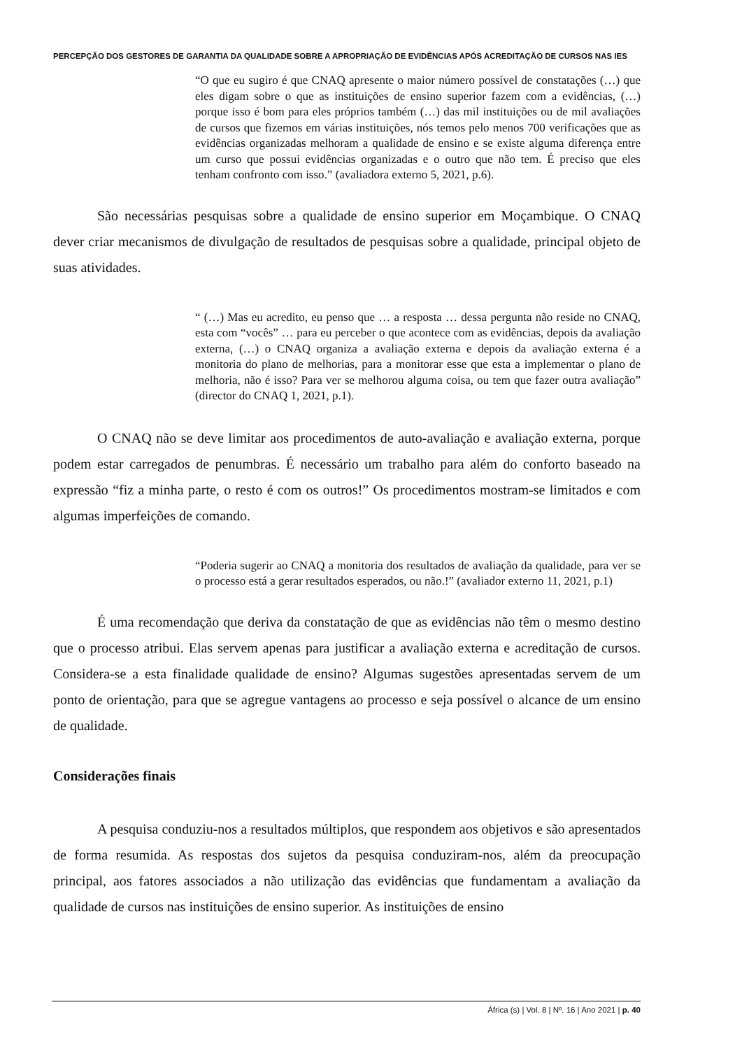PERCEPÇÃO DOS GESTORES DE GARANTIA DA QUALIDADE SOBRE A APROPRIAÇÃO DE EVIDÊNCIAS APÓS ACREDITAÇÃO DE CURSOS NAS IES
“O que eu sugiro é que CNAQ apresente o maior número possível de constatações (…) que eles digam sobre o que as instituições de ensino superior fazem com a evidências, (…) porque isso é bom para eles próprios também (…) das mil instituições ou de mil avaliações de cursos que fizemos em várias instituições, nós temos pelo menos 700 verificações que as evidências organizadas melhoram a qualidade de ensino e se existe alguma diferença entre um curso que possui evidências organizadas e o outro que não tem. É preciso que eles tenham confronto com isso.” (avaliadora externo 5, 2021, p.6).
São necessárias pesquisas sobre a qualidade de ensino superior em Moçambique. O CNAQ dever criar mecanismos de divulgação de resultados de pesquisas sobre a qualidade, principal objeto de suas atividades.
“ (…) Mas eu acredito, eu penso que … a resposta … dessa pergunta não reside no CNAQ, esta com “vocês” … para eu perceber o que acontece com as evidências, depois da avaliação externa, (…) o CNAQ organiza a avaliação externa e depois da avaliação externa é a monitoria do plano de melhorias, para a monitorar esse que esta a implementar o plano de melhoria, não é isso? Para ver se melhorou alguma coisa, ou tem que fazer outra avaliação” (director do CNAQ 1, 2021, p.1).
O CNAQ não se deve limitar aos procedimentos de auto-avaliação e avaliação externa, porque podem estar carregados de penumbras. É necessário um trabalho para além do conforto baseado na expressão “fiz a minha parte, o resto é com os outros!” Os procedimentos mostram-se limitados e com algumas imperfeições de comando.
“Poderia sugerir ao CNAQ a monitoria dos resultados de avaliação da qualidade, para ver se o processo está a gerar resultados esperados, ou não.!” (avaliador externo 11, 2021, p.1)
É uma recomendação que deriva da constatação de que as evidências não têm o mesmo destino que o processo atribui. Elas servem apenas para justificar a avaliação externa e acreditação de cursos. Considera-se a esta finalidade qualidade de ensino? Algumas sugestões apresentadas servem de um ponto de orientação, para que se agregue vantagens ao processo e seja possível o alcance de um ensino de qualidade.
Considerações finais
A pesquisa conduziu-nos a resultados múltiplos, que respondem aos objetivos e são apresentados de forma resumida. As respostas dos sujetos da pesquisa conduziram-nos, além da preocupação principal, aos fatores associados a não utilização das evidências que fundamentam a avaliação da qualidade de cursos nas instituições de ensino superior. As instituições de ensino
África (s) | Vol. 8 | Nº. 16 | Ano 2021 | p. 40